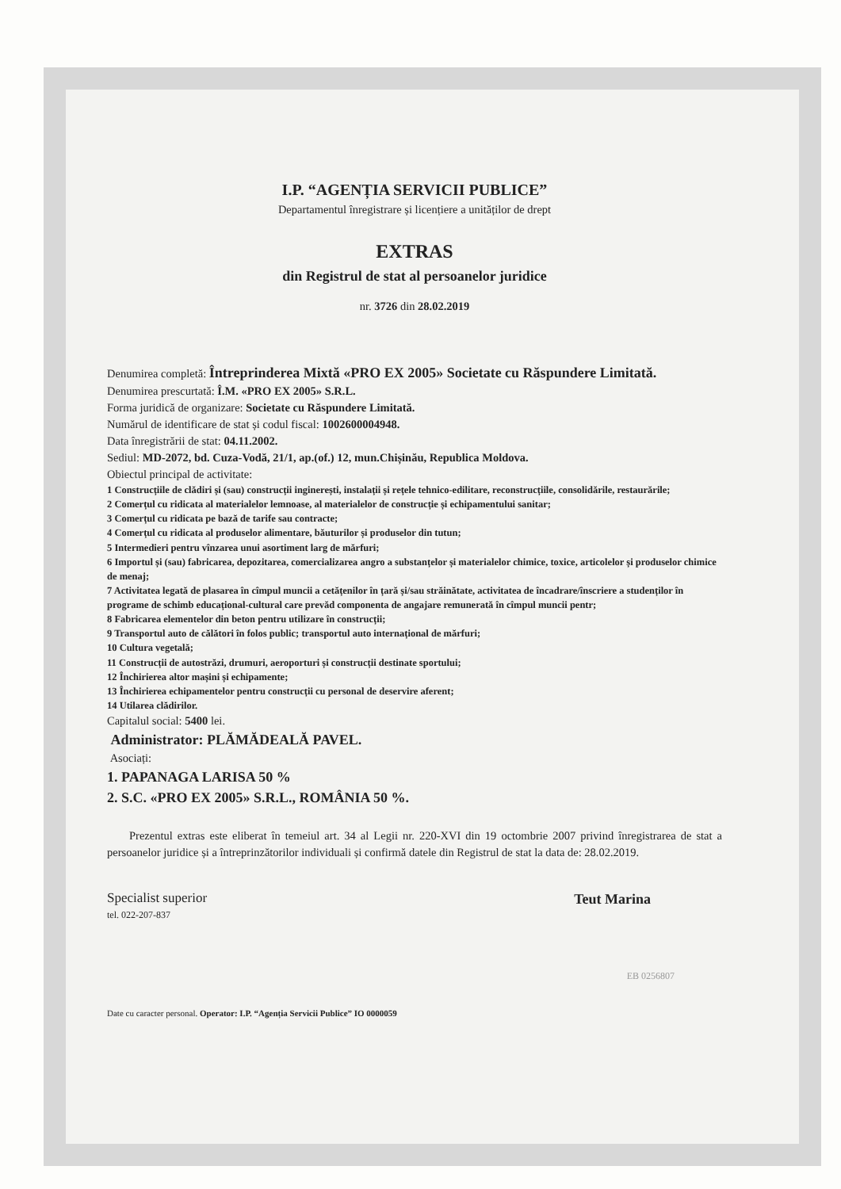I.P. “AGENȚIA SERVICII PUBLICE”
Departamentul înregistrare și licențiere a unităților de drept
EXTRAS
din Registrul de stat al persoanelor juridice
nr. 3726 din 28.02.2019
Denumirea completă: Întreprinderea Mixtă «PRO EX 2005» Societate cu Răspundere Limitată.
Denumirea prescurtată: Î.M. «PRO EX 2005» S.R.L.
Forma juridică de organizare: Societate cu Răspundere Limitată.
Numărul de identificare de stat și codul fiscal: 1002600004948.
Data înregistrării de stat: 04.11.2002.
Sediul: MD-2072, bd. Cuza-Vodă, 21/1, ap.(of.) 12, mun.Chișinău, Republica Moldova.
Obiectul principal de activitate:
1 Construcțiile de clădiri și (sau) construcții inginerești, instalații și rețele tehnico-edilitare, reconstrucțiile, consolidările, restaurările;
2 Comerțul cu ridicata al materialelor lemnoase, al materialelor de construcție și echipamentului sanitar;
3 Comerțul cu ridicata pe bază de tarife sau contracte;
4 Comerțul cu ridicata al produselor alimentare, băuturilor și produselor din tutun;
5 Intermedieri pentru vînzarea unui asortiment larg de mărfuri;
6 Importul și (sau) fabricarea, depozitarea, comercializarea angro a substanțelor și materialelor chimice, toxice, articolelor și produselor chimice de menaj;
7 Activitatea legată de plasarea în cîmpul muncii a cetățenilor în țară și/sau străinătate, activitatea de încadrare/înscriere a studenților în programe de schimb educațional-cultural care prevăd componenta de angajare remunerată în cîmpul muncii pentr;
8 Fabricarea elementelor din beton pentru utilizare în construcții;
9 Transportul auto de călători în folos public; transportul auto internațional de mărfuri;
10 Cultura vegetală;
11 Construcții de autostrăzi, drumuri, aeroporturi și construcții destinate sportului;
12 Închirierea altor mașini și echipamente;
13 Închirierea echipamentelor pentru construcții cu personal de deservire aferent;
14 Utilarea clădirilor.
Capitalul social: 5400 lei.
Administrator: PLĂMĂDEALĂ PAVEL.
Asociați:
1. PAPANAGA LARISA 50 %
2. S.C. «PRO EX 2005» S.R.L., ROMÂNIA 50 %.
Prezentul extras este eliberat în temeiul art. 34 al Legii nr. 220-XVI din 19 octombrie 2007 privind înregistrarea de stat a persoanelor juridice și a întreprinzătorilor individuali și confirmă datele din Registrul de stat la data de: 28.02.2019.
Specialist superior
tel. 022-207-837
Teut Marina
EB 0256807
Date cu caracter personal. Operator: I.P. “Agenția Servicii Publice” IO 0000059